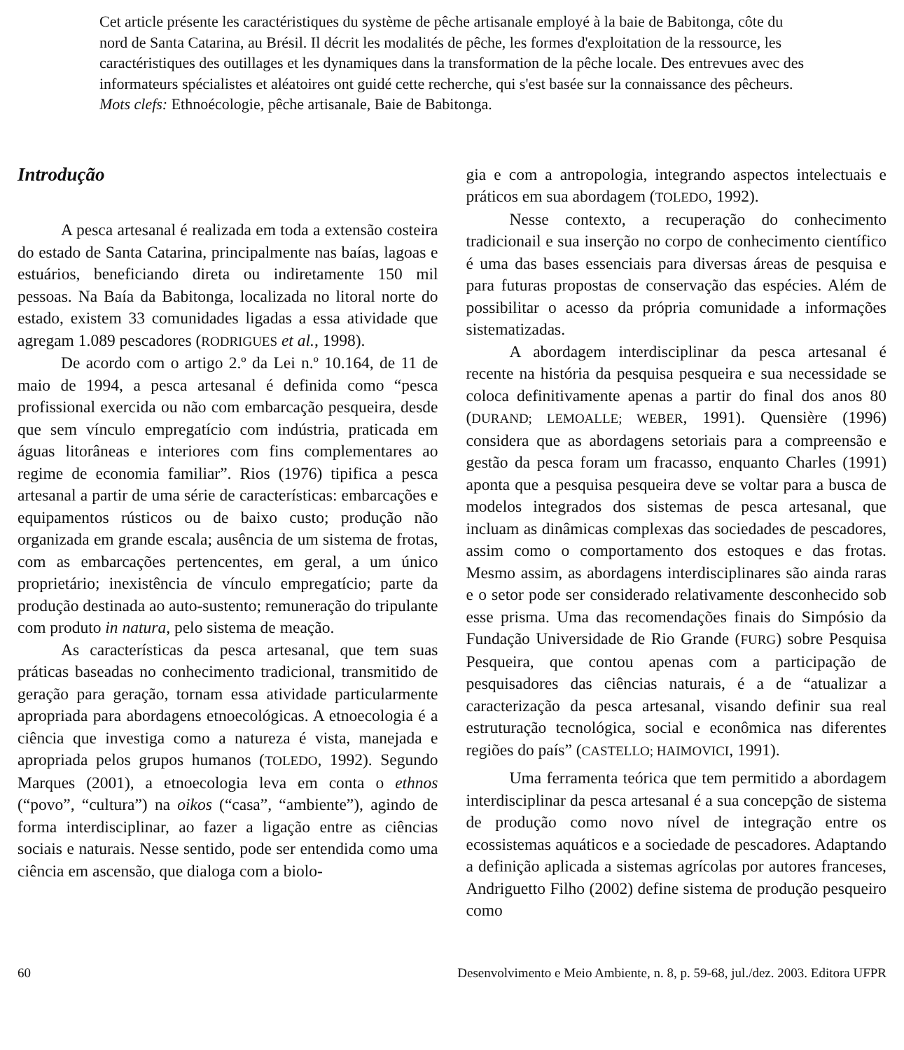Cet article présente les caractéristiques du système de pêche artisanale employé à la baie de Babitonga, côte du nord de Santa Catarina, au Brésil. Il décrit les modalités de pêche, les formes d'exploitation de la ressource, les caractéristiques des outillages et les dynamiques dans la transformation de la pêche locale. Des entrevues avec des informateurs spécialistes et aléatoires ont guidé cette recherche, qui s'est basée sur la connaissance des pêcheurs.
Mots clefs: Ethnoécologie, pêche artisanale, Baie de Babitonga.
Introdução
A pesca artesanal é realizada em toda a extensão costeira do estado de Santa Catarina, principalmente nas baías, lagoas e estuários, beneficiando direta ou indiretamente 150 mil pessoas. Na Baía da Babitonga, localizada no litoral norte do estado, existem 33 comunidades ligadas a essa atividade que agregam 1.089 pescadores (RODRIGUES et al., 1998).
De acordo com o artigo 2.º da Lei n.º 10.164, de 11 de maio de 1994, a pesca artesanal é definida como “pesca profissional exercida ou não com embarcação pesqueira, desde que sem vínculo empregatício com indústria, praticada em águas litorâneas e interiores com fins complementares ao regime de economia familiar”. Rios (1976) tipifica a pesca artesanal a partir de uma série de características: embarcações e equipamentos rústicos ou de baixo custo; produção não organizada em grande escala; ausência de um sistema de frotas, com as embarcações pertencentes, em geral, a um único proprietário; inexistência de vínculo empregatício; parte da produção destinada ao auto-sustento; remuneração do tripulante com produto in natura, pelo sistema de meação.
As características da pesca artesanal, que tem suas práticas baseadas no conhecimento tradicional, transmitido de geração para geração, tornam essa atividade particularmente apropriada para abordagens etnoecológicas. A etnoecologia é a ciência que investiga como a natureza é vista, manejada e apropriada pelos grupos humanos (TOLEDO, 1992). Segundo Marques (2001), a etnoecologia leva em conta o ethnos (“povo”, “cultura”) na oikos (“casa”, “ambiente”), agindo de forma interdisciplinar, ao fazer a ligação entre as ciências sociais e naturais. Nesse sentido, pode ser entendida como uma ciência em ascensão, que dialoga com a biolo-
gia e com a antropologia, integrando aspectos intelectuais e práticos em sua abordagem (TOLEDO, 1992).
Nesse contexto, a recuperação do conhecimento tradicionail e sua inserção no corpo de conhecimento científico é uma das bases essenciais para diversas áreas de pesquisa e para futuras propostas de conservação das espécies. Além de possibilitar o acesso da própria comunidade a informações sistematizadas.
A abordagem interdisciplinar da pesca artesanal é recente na história da pesquisa pesqueira e sua necessidade se coloca definitivamente apenas a partir do final dos anos 80 (DURAND; LEMOALLE; WEBER, 1991). Quensière (1996) considera que as abordagens setoriais para a compreensão e gestão da pesca foram um fracasso, enquanto Charles (1991) aponta que a pesquisa pesqueira deve se voltar para a busca de modelos integrados dos sistemas de pesca artesanal, que incluam as dinâmicas complexas das sociedades de pescadores, assim como o comportamento dos estoques e das frotas. Mesmo assim, as abordagens interdisciplinares são ainda raras e o setor pode ser considerado relativamente desconhecido sob esse prisma. Uma das recomendações finais do Simpósio da Fundação Universidade de Rio Grande (FURG) sobre Pesquisa Pesqueira, que contou apenas com a participação de pesquisadores das ciências naturais, é a de “atualizar a caracterização da pesca artesanal, visando definir sua real estruturação tecnológica, social e econômica nas diferentes regiões do país” (CASTELLO; HAIMOVICI, 1991).
Uma ferramenta teórica que tem permitido a abordagem interdisciplinar da pesca artesanal é a sua concepção de sistema de produção como novo nível de integração entre os ecossistemas aquáticos e a sociedade de pescadores. Adaptando a definição aplicada a sistemas agrícolas por autores franceses, Andriguetto Filho (2002) define sistema de produção pesqueiro como
60 Desenvolvimento e Meio Ambiente, n. 8, p. 59-68, jul./dez. 2003. Editora UFPR